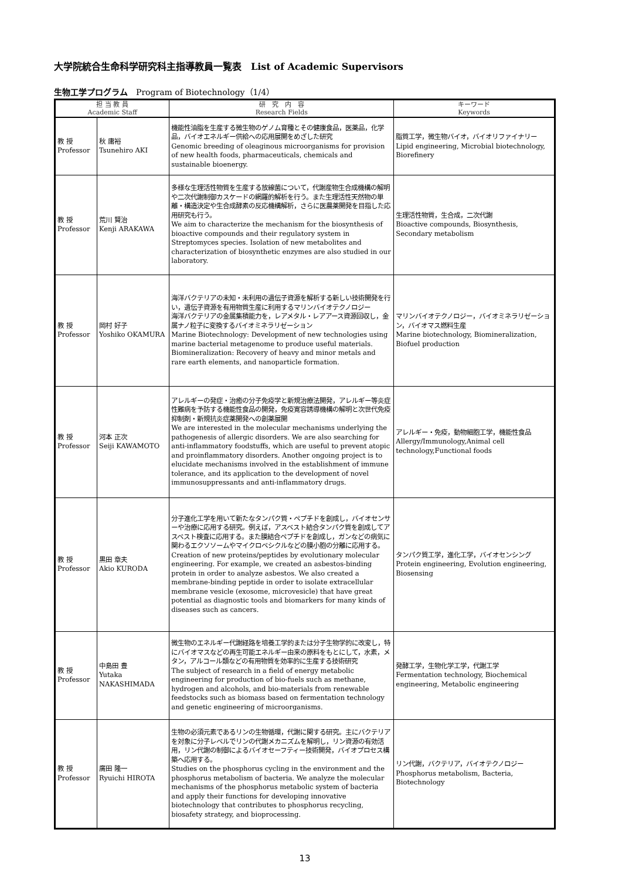大学院統合生命科学研究科主指導教員一覧表　List of Academic Supervisors
生物工学プログラム　Program of Biotechnology（1/4）
| 担 当 教 員 Academic Staff | | 研 究 内 容 Research Fields | キーワード Keywords |
| --- | --- | --- | --- |
| 教 授 Professor | 秋 庸裕 Tsunehiro AKI | 機能性油脂を生産する微生物のゲノム育種とその健康食品，医薬品，化学品，バイオエネルギー供給への応用展開をめざした研究 Genomic breeding of oleaginous microorganisms for provision of new health foods, pharmaceuticals, chemicals and sustainable bioenergy. | 脂質工学，微生物バイオ，バイオリファイナリー Lipid engineering, Microbial biotechnology, Biorefinery |
| 教 授 Professor | 荒川 賢治 Kenji ARAKAWA | 多様な生理活性物質を生産する放線菌について，代謝産物生合成機構の解明や二次代謝制御カスケードの網羅的解析を行う。また生理活性天然物の単離・構造決定や生合成酵素の反応機構解析，さらに医農薬開発を目指した応用研究も行う。 We aim to characterize the mechanism for the biosynthesis of bioactive compounds and their regulatory system in Streptomyces species. Isolation of new metabolites and characterization of biosynthetic enzymes are also studied in our laboratory. | 生理活性物質，生合成，二次代謝 Bioactive compounds, Biosynthesis, Secondary metabolism |
| 教 授 Professor | 岡村 好子 Yoshiko OKAMURA | 海洋バクテリアの未知・未利用の遺伝子資源を解析する新しい技術開発を行い，遺伝子資源を有用物質生産に利用するマリンバイオテクノロジー 海洋バクテリアの金属集積能力を，レアメタル・レアアース資源回収し，金属ナノ粒子に変換するバイオミネラリゼーション Marine Biotechnology: Development of new technologies using marine bacterial metagenome to produce useful materials. Biomineralization: Recovery of heavy and minor metals and rare earth elements, and nanoparticle formation. | マリンバイオテクノロジー，バイオミネラリゼーション，バイオマス燃料生産 Marine biotechnology, Biomineralization, Biofuel production |
| 教 授 Professor | 河本 正次 Seiji KAWAMOTO | アレルギーの発症・治癒の分子免疫学と新規治療法開発，アレルギー等炎症性難病を予防する機能性食品の開発，免疫寛容誘導機構の解明と次世代免疫抑制剤・新規抗炎症薬開発への創薬展開 We are interested in the molecular mechanisms underlying the pathogenesis of allergic disorders. We are also searching for anti-inflammatory foodstuffs, which are useful to prevent atopic and proinflammatory disorders. Another ongoing project is to elucidate mechanisms involved in the establishment of immune tolerance, and its application to the development of novel immunosuppressants and anti-inflammatory drugs. | アレルギー・免疫，動物細胞工学，機能性食品 Allergy/Immunology,Animal cell technology,Functional foods |
| 教 授 Professor | 黒田 章夫 Akio KURODA | 分子進化工学を用いて新たなタンパク質・ペプチドを創成し，バイオセンサーや治療に応用する研究。例えば，アスベスト結合タンパク質を創成してアスベスト検査に応用する。また膜結合ペプチドを創成し，ガンなどの病気に関わるエクソソームやマイクロベシクルなどの膜小胞の分離に応用する。 Creation of new proteins/peptides by evolutionary molecular engineering. For example, we created an asbestos-binding protein in order to analyze asbestos. We also created a membrane-binding peptide in order to isolate extracellular membrane vesicle (exosome, microvesicle) that have great potential as diagnostic tools and biomarkers for many kinds of diseases such as cancers. | タンパク質工学，進化工学，バイオセンシング Protein engineering, Evolution engineering, Biosensing |
| 教 授 Professor | 中島田 豊 Yutaka NAKASHIMADA | 微生物のエネルギー代謝経路を培養工学的または分子生物学的に改変し，特にバイオマスなどの再生可能エネルギー由来の原料をもとにして，水素，メタン，アルコール類などの有用物質を効率的に生産する技術研究 The subject of research in a field of energy metabolic engineering for production of bio-fuels such as methane, hydrogen and alcohols, and bio-materials from renewable feedstocks such as biomass based on fermentation technology and genetic engineering of microorganisms. | 発酵工学，生物化学工学，代謝工学 Fermentation technology, Biochemical engineering, Metabolic engineering |
| 教 授 Professor | 廣田 隆一 Ryuichi HIROTA | 生物の必須元素であるリンの生物循環，代謝に関する研究。主にバクテリアを対象に分子レベルでリンの代謝メカニズムを解明し，リン資源の有効活用，リン代謝の制御によるバイオセーフティー技術開発，バイオプロセス構築へ応用する。 Studies on the phosphorus cycling in the environment and the phosphorus metabolism of bacteria. We analyze the molecular mechanisms of the phosphorus metabolic system of bacteria and apply their functions for developing innovative biotechnology that contributes to phosphorus recycling, biosafety strategy, and bioprocessing. | リン代謝，バクテリア，バイオテクノロジー Phosphorus metabolism, Bacteria, Biotechnology |
13